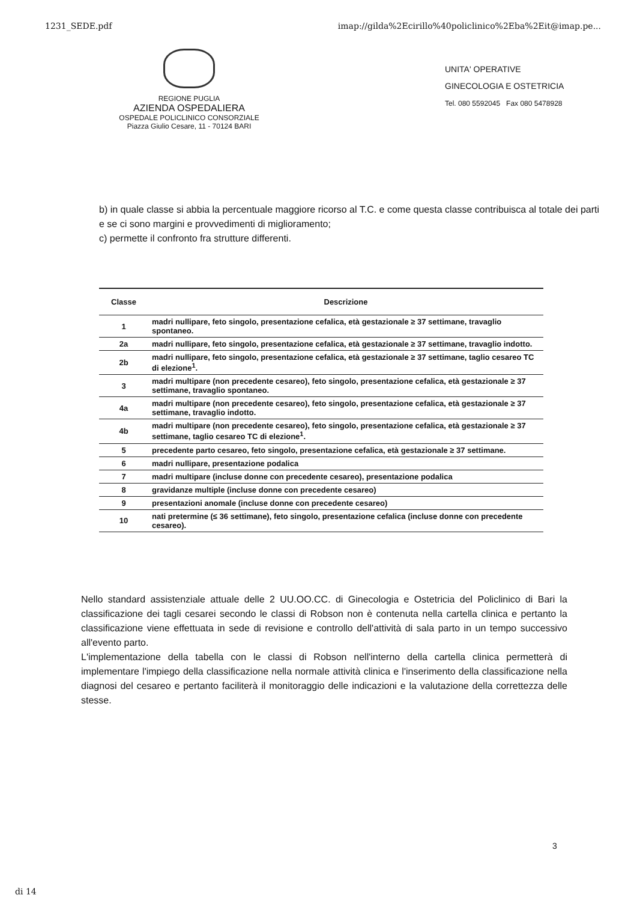1231_SEDE.pdf imap://gilda%2Ecirillo%40policlinico%2Eba%2Eit@imap.pe...
REGIONE PUGLIA
AZIENDA OSPEDALIERA
OSPEDALE POLICLINICO CONSORZIALE
Piazza Giulio Cesare, 11 - 70124 BARI
UNITA' OPERATIVE
GINECOLOGIA E OSTETRICIA
Tel. 080 5592045 Fax 080 5478928
b) in quale classe si abbia la percentuale maggiore ricorso al T.C. e come questa classe contribuisca al totale dei parti e se ci sono margini e provvedimenti di miglioramento;
c) permette il confronto fra strutture differenti.
| Classe | Descrizione |
| --- | --- |
| 1 | madri nullipare, feto singolo, presentazione cefalica, età gestazionale ≥ 37 settimane, travaglio spontaneo. |
| 2a | madri nullipare, feto singolo, presentazione cefalica, età gestazionale ≥ 37 settimane, travaglio indotto. |
| 2b | madri nullipare, feto singolo, presentazione cefalica, età gestazionale ≥ 37 settimane, taglio cesareo TC di elezione<sup>1</sup>. |
| 3 | madri multipare (non precedente cesareo), feto singolo, presentazione cefalica, età gestazionale ≥ 37 settimane, travaglio spontaneo. |
| 4a | madri multipare (non precedente cesareo), feto singolo, presentazione cefalica, età gestazionale ≥ 37 settimane, travaglio indotto. |
| 4b | madri multipare (non precedente cesareo), feto singolo, presentazione cefalica, età gestazionale ≥ 37 settimane, taglio cesareo TC di elezione<sup>1</sup>. |
| 5 | precedente parto cesareo, feto singolo, presentazione cefalica, età gestazionale ≥ 37 settimane. |
| 6 | madri nullipare, presentazione podalica |
| 7 | madri multipare (incluse donne con precedente cesareo), presentazione podalica |
| 8 | gravidanze multiple (incluse donne con precedente cesareo) |
| 9 | presentazioni anomale (incluse donne con precedente cesareo) |
| 10 | nati pretermine (≤ 36 settimane), feto singolo, presentazione cefalica (incluse donne con precedente cesareo). |
Nello standard assistenziale attuale delle 2 UU.OO.CC. di Ginecologia e Ostetricia del Policlinico di Bari la classificazione dei tagli cesarei secondo le classi di Robson non è contenuta nella cartella clinica e pertanto la classificazione viene effettuata in sede di revisione e controllo dell'attività di sala parto in un tempo successivo all'evento parto.
L'implementazione della tabella con le classi di Robson nell'interno della cartella clinica permetterà di implementare l'impiego della classificazione nella normale attività clinica e l'inserimento della classificazione nella diagnosi del cesareo e pertanto faciliterà il monitoraggio delle indicazioni e la valutazione della correttezza delle stesse.
3
di 14